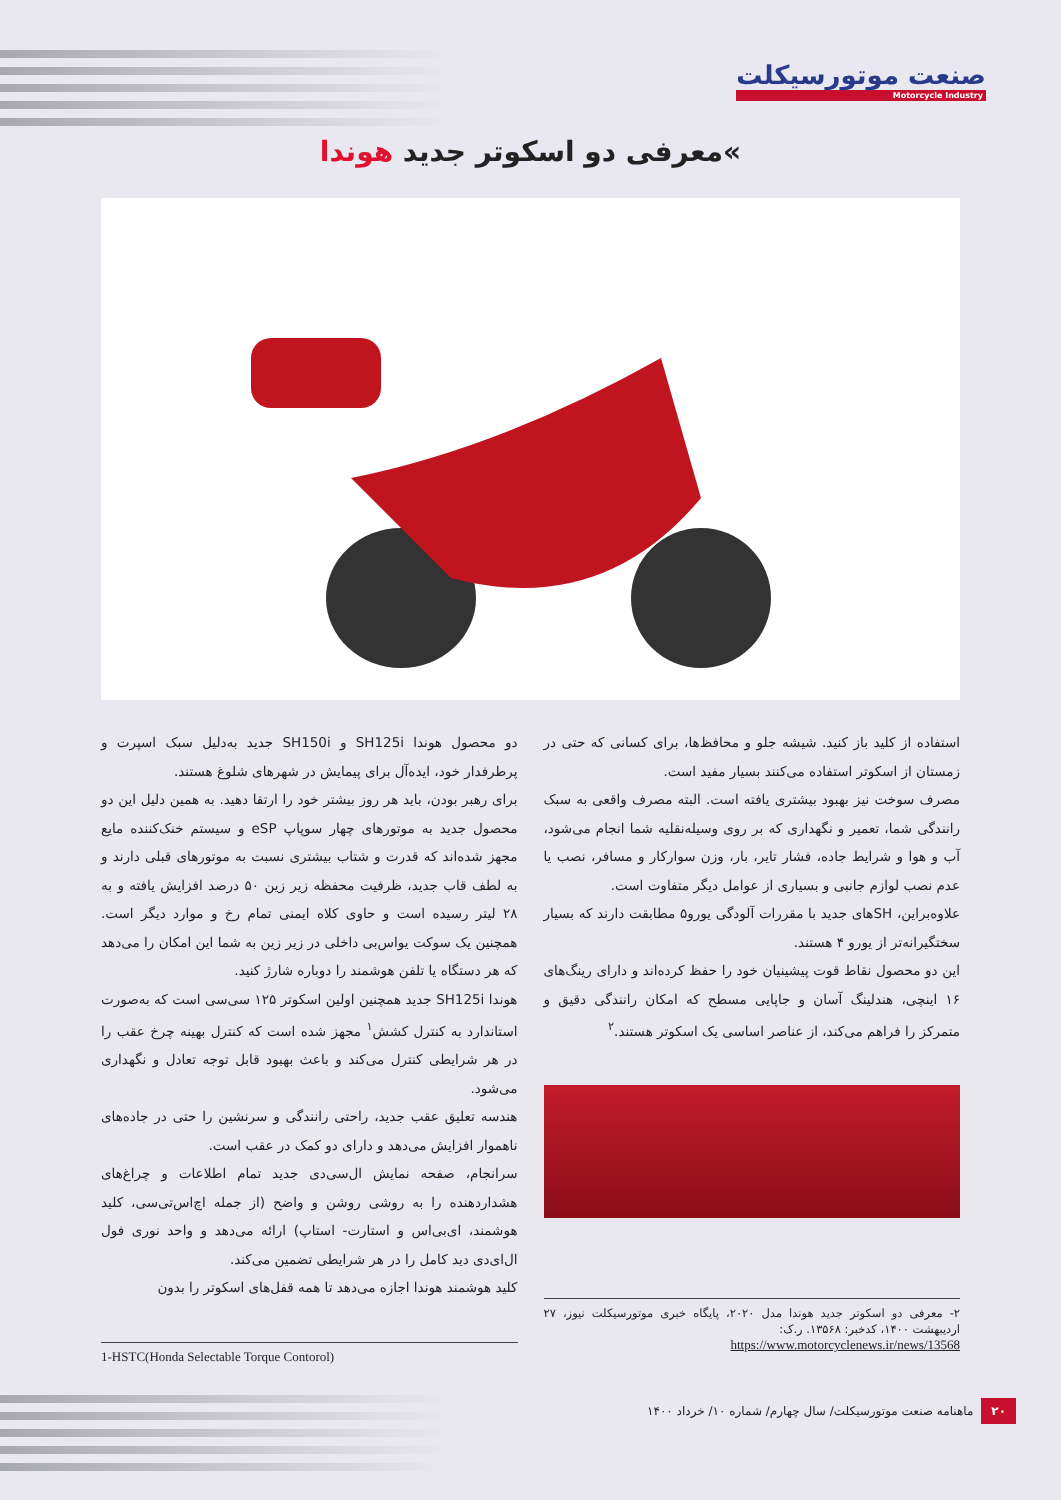صنعت موتورسیکلت
Motorcycle Industry
»معرفی دو اسکوتر جدید هوندا
دو محصول هوندا SH125i و SH150i جدید به‌دلیل سبک اسپرت و پرطرفدار خود، ایده‌آل برای پیمایش در شهرهای شلوغ هستند.
برای رهبر بودن، باید هر روز بیشتر خود را ارتقا دهید. به همین دلیل این دو محصول جدید به موتورهای چهار سوپاپ eSP و سیستم خنک‌کننده مایع مجهز شده‌اند که قدرت و شتاب بیشتری نسبت به موتورهای قبلی دارند و به لطف قاب جدید، ظرفیت محفظه زیر زین ۵۰ درصد افزایش یافته و به ۲۸ لیتر رسیده است و حاوی کلاه ایمنی تمام رخ و موارد دیگر است. همچنین یک سوکت یواس‌بی داخلی در زیر زین به شما این امکان را می‌دهد که هر دستگاه یا تلفن هوشمند را دوباره شارژ کنید.
هوندا SH125i جدید همچنین اولین اسکوتر ۱۲۵ سی‌سی است که به‌صورت استاندارد به کنترل کشش<sup>۱</sup> مجهز شده است که کنترل بهینه چرخ عقب را در هر شرایطی کنترل می‌کند و باعث بهبود قابل توجه تعادل و نگهداری می‌شود.
هندسه تعلیق عقب جدید، راحتی رانندگی و سرنشین را حتی در جاده‌های ناهموار افزایش می‌دهد و دارای دو کمک در عقب است.
سرانجام، صفحه نمایش ال‌سی‌دی جدید تمام اطلاعات و چراغ‌های هشداردهنده را به روشی روشن و واضح (از جمله اچ‌اس‌تی‌سی، کلید هوشمند، ای‌بی‌اس و استارت- استاپ) ارائه می‌دهد و واحد نوری فول ال‌ای‌دی دید کامل را در هر شرایطی تضمین می‌کند.
کلید هوشمند هوندا اجازه می‌دهد تا همه قفل‌های اسکوتر را بدون
1-HSTC(Honda Selectable Torque Contorol)
استفاده از کلید باز کنید. شیشه جلو و محافظ‌ها، برای کسانی که حتی در زمستان از اسکوتر استفاده می‌کنند بسیار مفید است.
مصرف سوخت نیز بهبود بیشتری یافته است. البته مصرف واقعی به سبک رانندگی شما، تعمیر و نگهداری که بر روی وسیله‌نقلیه شما انجام می‌شود، آب و هوا و شرایط جاده، فشار تایر، بار، وزن سوارکار و مسافر، نصب یا عدم نصب لوازم جانبی و بسیاری از عوامل دیگر متفاوت است.
علاوه‌براین، SHهای جدید با مقررات آلودگی یورو۵ مطابقت دارند که بسیار سختگیرانه‌تر از یورو ۴ هستند.
این دو محصول نقاط قوت پیشینیان خود را حفظ کرده‌اند و دارای رینگ‌های ۱۶ اینچی، هندلینگ آسان و جاپایی مسطح که امکان رانندگی دقیق و متمرکز را فراهم می‌کند، از عناصر اساسی یک اسکوتر هستند.<sup>۲</sup>
۲- معرفی دو اسکوتر جدید هوندا مدل ۲۰۲۰، پایگاه خبری موتورسیکلت نیوز، ۲۷ اردیبهشت ۱۴۰۰، کدخبر: ۱۳۵۶۸. ر.ک:
https://www.motorcyclenews.ir/news/13568
۲۰ ماهنامه صنعت موتورسیکلت/ سال چهارم/ شماره ۱۰/ خرداد ۱۴۰۰